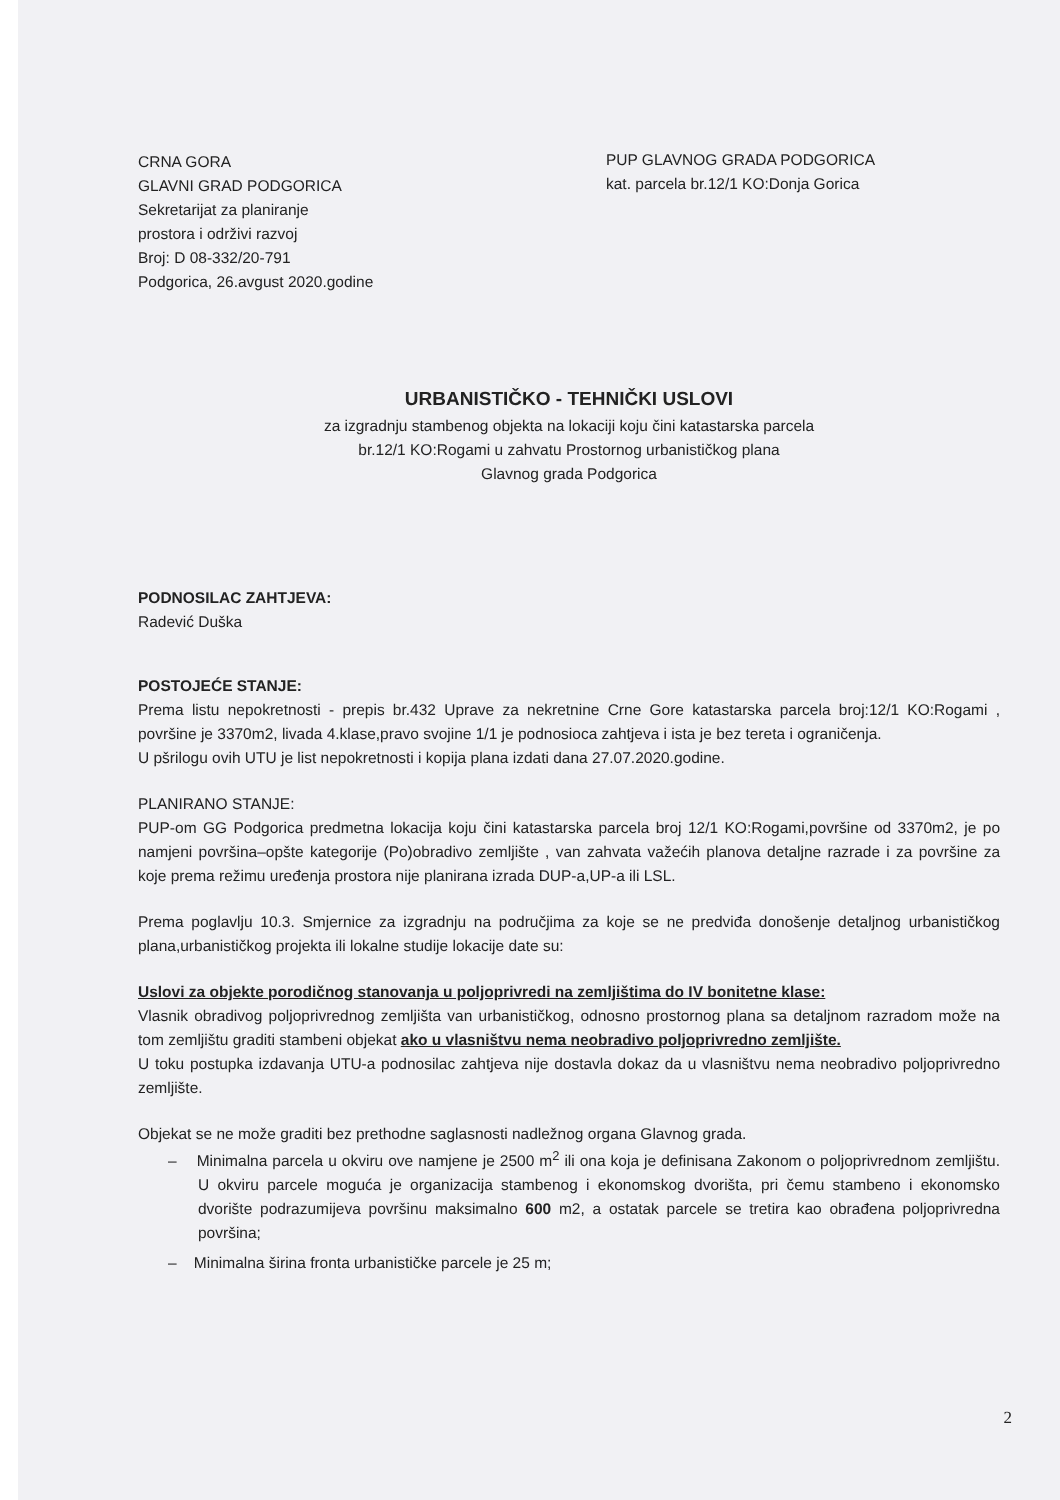CRNA GORA
GLAVNI GRAD PODGORICA
Sekretarijat za planiranje
prostora i održivi razvoj
Broj: D 08-332/20-791
Podgorica, 26.avgust 2020.godine
PUP GLAVNOG GRADA PODGORICA
kat. parcela br.12/1 KO:Donja Gorica
URBANISTIČKO - TEHNIČKI USLOVI
za izgradnju stambenog objekta na lokaciji koju čini katastarska parcela
br.12/1 KO:Rogami u zahvatu Prostornog urbanističkog plana
Glavnog grada Podgorica
PODNOSILAC ZAHTJEVA:
Radević Duška
POSTOJEĆE STANJE:
Prema listu nepokretnosti - prepis br.432 Uprave za nekretnine Crne Gore katastarska parcela broj:12/1 KO:Rogami , površine je 3370m2, livada 4.klase,pravo svojine 1/1 je podnosioca zahtjeva i ista je bez tereta i ograničenja.
U pšrilogu ovih UTU je list nepokretnosti i kopija plana izdati dana 27.07.2020.godine.
PLANIRANO STANJE:
PUP-om GG Podgorica predmetna lokacija koju čini katastarska parcela broj 12/1 KO:Rogami,površine od 3370m2, je po namjeni površina–opšte kategorije (Po)obradivo zemljište , van zahvata važećih planova detaljne razrade i za površine za koje prema režimu uređenja prostora nije planirana izrada DUP-a,UP-a ili LSL.
Prema poglavlju 10.3. Smjernice za izgradnju na područjima za koje se ne predviđa donošenje detaljnog urbanističkog plana,urbanističkog projekta ili lokalne studije lokacije date su:
Uslovi za objekte porodičnog stanovanja u poljoprivredi na zemljištima do IV bonitetne klase:
Vlasnik obradivog poljoprivrednog zemljišta van urbanističkog, odnosno prostornog plana sa detaljnom razradom može na tom zemljištu graditi stambeni objekat ako u vlasništvu nema neobradivo poljoprivredno zemljište.
U toku postupka izdavanja UTU-a podnosilac zahtjeva nije dostavla dokaz da u vlasništvu nema neobradivo poljoprivredno zemljište.
Objekat se ne može graditi bez prethodne saglasnosti nadležnog organa Glavnog grada.
– Minimalna parcela u okviru ove namjene je 2500 m<sup>2</sup> ili ona koja je definisana Zakonom o poljoprivrednom zemljištu. U okviru parcele moguća je organizacija stambenog i ekonomskog dvorišta, pri čemu stambeno i ekonomsko dvorište podrazumijeva površinu maksimalno 600 m2, a ostatak parcele se tretira kao obrađena poljoprivredna površina;
– Minimalna širina fronta urbanističke parcele je 25 m;
2